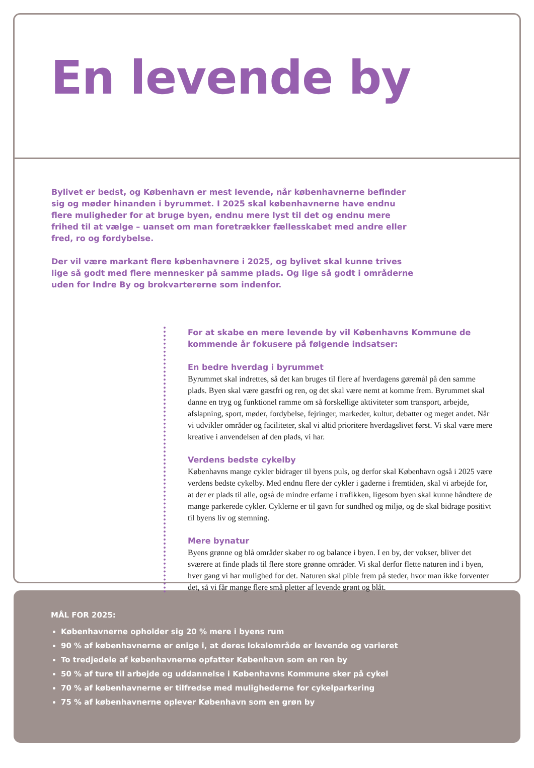En levende by
Bylivet er bedst, og København er mest levende, når københavnerne befinder sig og møder hinanden i byrummet. I 2025 skal københavnerne have endnu flere muligheder for at bruge byen, endnu mere lyst til det og endnu mere frihed til at vælge – uanset om man foretrækker fællesskabet med andre eller fred, ro og fordybelse.
Der vil være markant flere københavnere i 2025, og bylivet skal kunne trives lige så godt med flere mennesker på samme plads. Og lige så godt i områderne uden for Indre By og brokvartererne som indenfor.
For at skabe en mere levende by vil Københavns Kommune de kommende år fokusere på følgende indsatser:
En bedre hverdag i byrummet
Byrummet skal indrettes, så det kan bruges til flere af hverdagens gøremål på den samme plads. Byen skal være gæstfri og ren, og det skal være nemt at komme frem. Byrummet skal danne en tryg og funktionel ramme om så forskellige aktiviteter som transport, arbejde, afslapning, sport, møder, fordybelse, fejringer, markeder, kultur, debatter og meget andet. Når vi udvikler områder og faciliteter, skal vi altid prioritere hverdagslivet først. Vi skal være mere kreative i anvendelsen af den plads, vi har.
Verdens bedste cykelby
Københavns mange cykler bidrager til byens puls, og derfor skal København også i 2025 være verdens bedste cykelby. Med endnu flere der cykler i gaderne i fremtiden, skal vi arbejde for, at der er plads til alle, også de mindre erfarne i trafikken, ligesom byen skal kunne håndtere de mange parkerede cykler. Cyklerne er til gavn for sundhed og miljø, og de skal bidrage positivt til byens liv og stemning.
Mere bynatur
Byens grønne og blå områder skaber ro og balance i byen. I en by, der vokser, bliver det sværere at finde plads til flere store grønne områder. Vi skal derfor flette naturen ind i byen, hver gang vi har mulighed for det. Naturen skal pible frem på steder, hvor man ikke forventer det, så vi får mange flere små pletter af levende grønt og blåt.
MÅL FOR 2025:
Københavnerne opholder sig 20 % mere i byens rum
90 % af københavnerne er enige i, at deres lokalområde er levende og varieret
To tredjedele af københavnerne opfatter København som en ren by
50 % af ture til arbejde og uddannelse i Københavns Kommune sker på cykel
70 % af københavnerne er tilfredse med mulighederne for cykelparkering
75 % af københavnerne oplever København som en grøn by